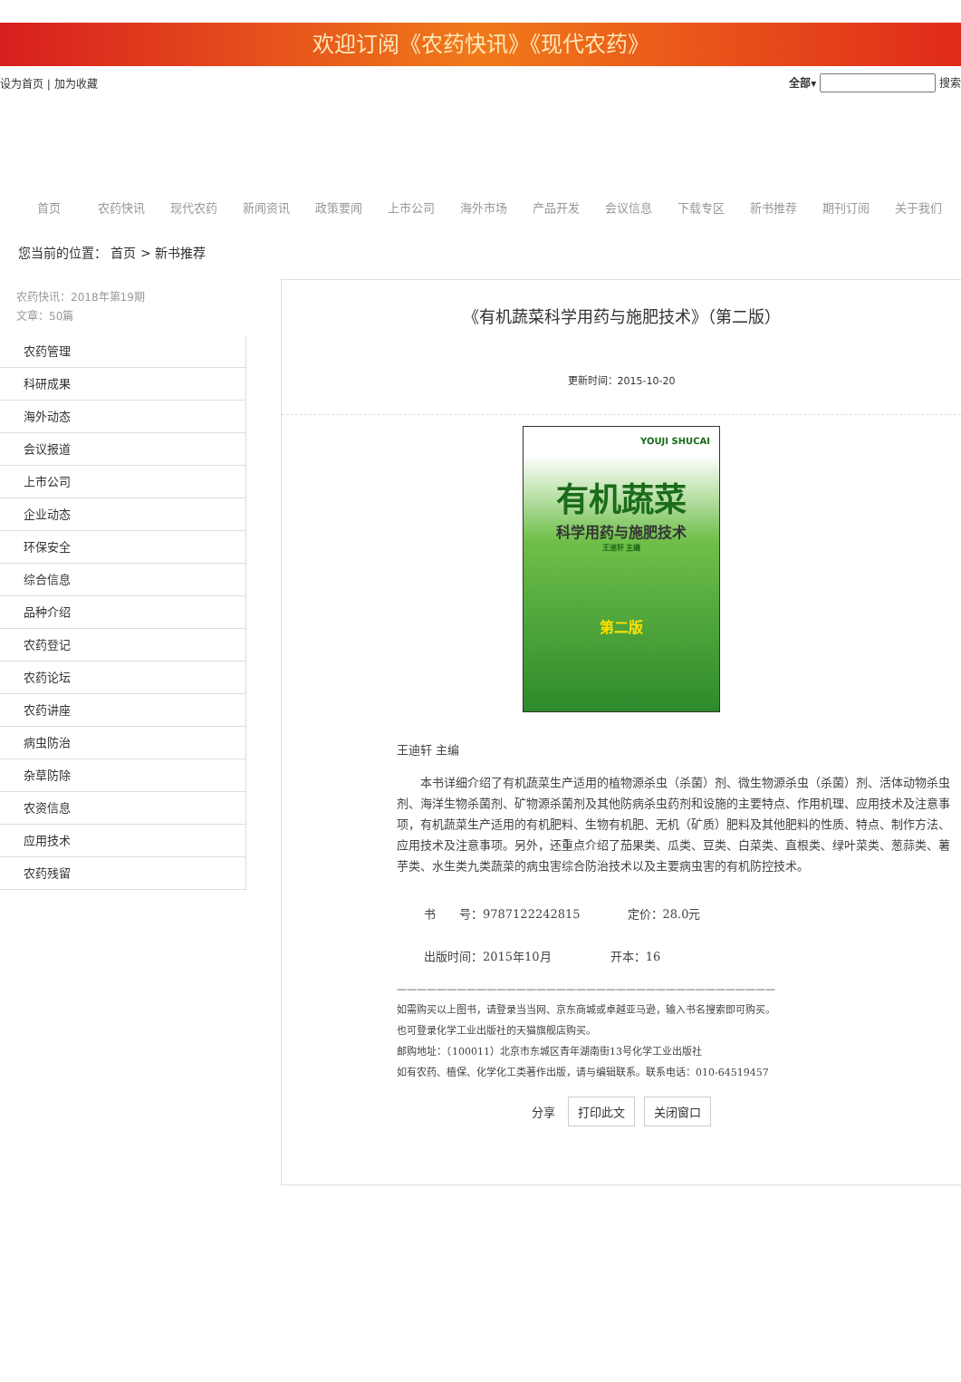欢迎订阅《农药快讯》《现代农药》
设为首页 | 加为收藏 全部▾ 搜索
首页 农药快讯 现代农药 新闻资讯 政策要闻 上市公司 海外市场 产品开发 会议信息 下载专区 新书推荐 期刊订阅 关于我们
您当前的位置： 首页 > 新书推荐
农药快讯：2018年第19期
文章：50篇
农药管理
科研成果
海外动态
会议报道
上市公司
企业动态
环保安全
综合信息
品种介绍
农药登记
农药论坛
农药讲座
病虫防治
杂草防除
农资信息
应用技术
农药残留
《有机蔬菜科学用药与施肥技术》（第二版）
更新时间：2015-10-20
YOUJI SHUCAI
有机蔬菜
科学用药与施肥技术
王迪轩 主编
第二版
王迪轩 主编
本书详细介绍了有机蔬菜生产适用的植物源杀虫（杀菌）剂、微生物源杀虫（杀菌）剂、活体动物杀虫剂、海洋生物杀菌剂、矿物源杀菌剂及其他防病杀虫药剂和设施的主要特点、作用机理、应用技术及注意事项，有机蔬菜生产适用的有机肥料、生物有机肥、无机（矿质）肥料及其他肥料的性质、特点、制作方法、应用技术及注意事项。另外，还重点介绍了茄果类、瓜类、豆类、白菜类、直根类、绿叶菜类、葱蒜类、薯芋类、水生类九类蔬菜的病虫害综合防治技术以及主要病虫害的有机防控技术。
书　　号：9787122242815　　　　定价：28.0元
出版时间：2015年10月　　　　　开本：16
——————————————————————————————————————
如需购买以上图书，请登录当当网、京东商城或卓越亚马逊，输入书名搜索即可购买。
也可登录化学工业出版社的天猫旗舰店购买。
邮购地址：（100011）北京市东城区青年湖南街13号化学工业出版社
如有农药、植保、化学化工类著作出版，请与编辑联系。联系电话：010-64519457
分享 打印此文 关闭窗口